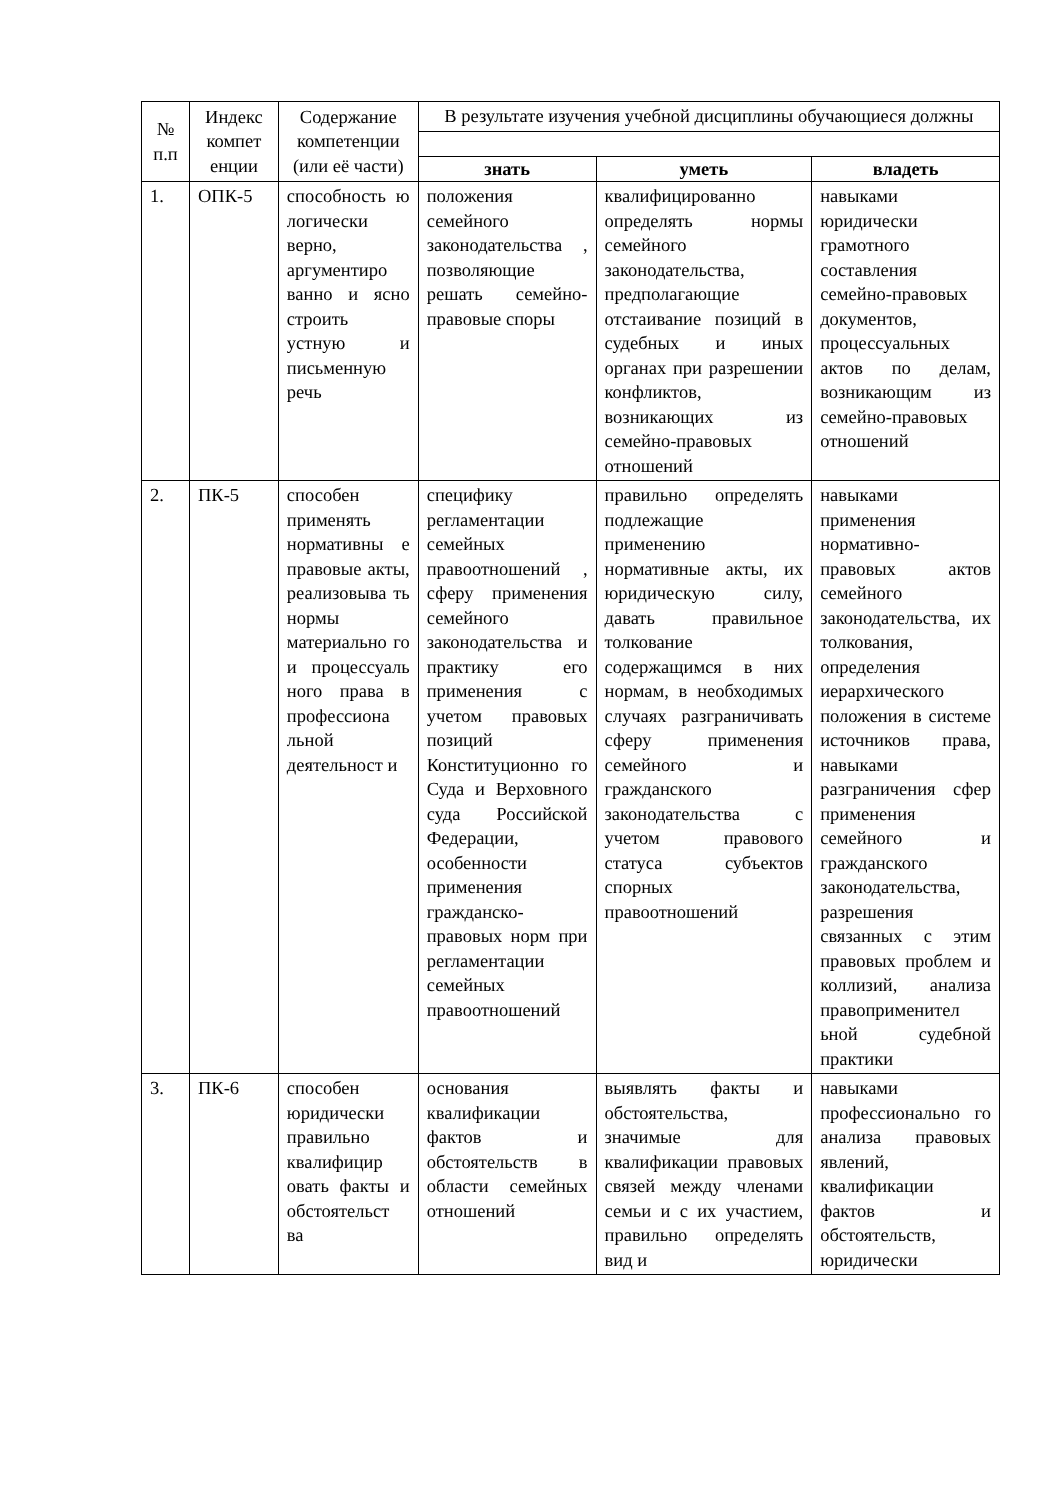| № п.п | Индекс компет енции | Содержание компетенции (или её части) | В результате изучения учебной дисциплины обучающиеся должны | | |
| --- | --- | --- | --- | --- | --- |
| | | | знать | уметь | владеть |
| 1. | ОПК-5 | способность ю логически верно, аргументиро ванно и ясно строить устную и письменную речь | положения семейного законодательства , позволяющие решать семейно-правовые споры | квалифицированно определять нормы семейного законодательства, предполагающие отстаивание позиций в судебных и иных органах при разрешении конфликтов, возникающих из семейно-правовых отношений | навыками юридически грамотного составления семейно-правовых документов, процессуальных актов по делам, возникающим из семейно-правовых отношений |
| 2. | ПК-5 | способен применять нормативны е правовые акты, реализовыва ть нормы материально го и процессуаль ного права в профессиона льной деятельност и | специфику регламентации семейных правоотношений , сферу применения семейного законодательства и практику его применения с учетом правовых позиций Конституционно го Суда и Верховного суда Российской Федерации, особенности применения гражданско-правовых норм при регламентации семейных правоотношений | правильно определять подлежащие применению нормативные акты, их юридическую силу, давать правильное толкование содержащимся в них нормам, в необходимых случаях разграничивать сферу применения семейного и гражданского законодательства с учетом правового статуса субъектов спорных правоотношений | навыками применения нормативно-правовых актов семейного законодательства, их толкования, определения иерархического положения в системе источников права, навыками разграничения сфер применения семейного и гражданского законодательства, разрешения связанных с этим правовых проблем и коллизий, анализа правоприменител ьной судебной практики |
| 3. | ПК-6 | способен юридически правильно квалифицир овать факты и обстоятельст ва | основания квалификации фактов и обстоятельств в области семейных отношений | выявлять факты и обстоятельства, значимые для квалификации правовых связей между членами семьи и с их участием, правильно определять вид и | навыками профессионально го анализа правовых явлений, квалификации фактов и обстоятельств, юридически |